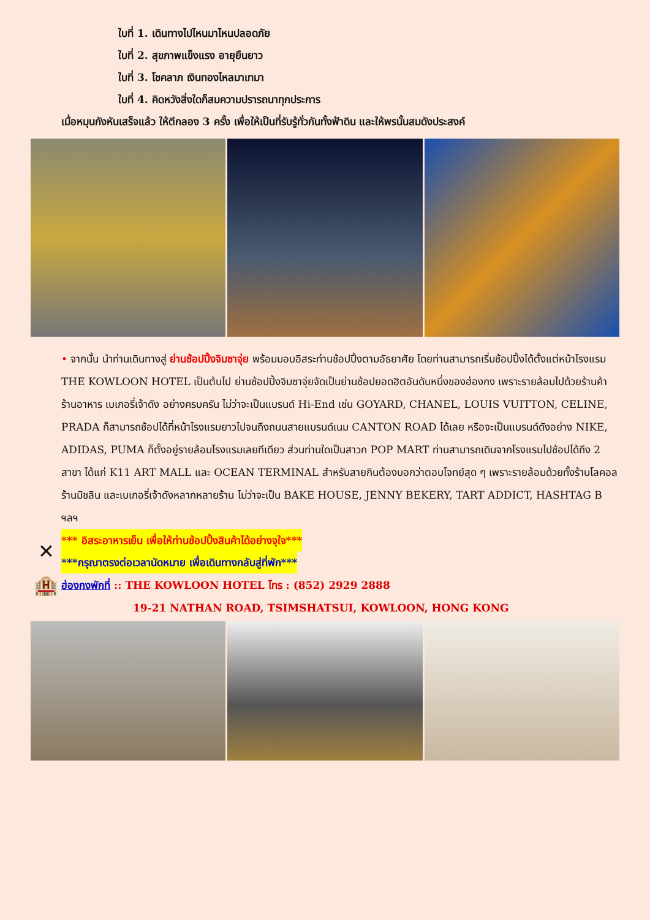ใบที่ 1. เดินทางไปไหนมาไหนปลอดภัย
ใบที่ 2. สุขภาพแข็งแรง อายุยืนยาว
ใบที่ 3. โชคลาภ เงินทองไหลมาเทมา
ใบที่ 4. คิดหวังสิ่งใดก็สมความปรารถนาทุกประการ
เมื่อหมุนกังหันเสร็จแล้ว ให้ตีกลอง 3 ครั้ง เพื่อให้เป็นที่รับรู้ทั่วกันทั้งฟ้าดิน และให้พรนั้นสมดังประสงค์
• จากนั้น นำท่านเดินทางสู่ ย่านช้อปปิ้งจิมซาจุ่ย พร้อมมอบอิสระท่านช้อปปิ้งตามอัธยาศัย โดยท่านสามารถเริ่มช้อปปิ้งได้ตั้งแต่หน้าโรงแรม THE KOWLOON HOTEL เป็นต้นไป ย่านช้อปปิ้งจิมซาจุ่ยจัดเป็นย่านช้อปยอดฮิตอันดับหนึ่งของฮ่องกง เพราะรายล้อมไปด้วยร้านค้า ร้านอาหาร เบเกอรี่เจ้าดัง อย่างครบครัน ไม่ว่าจะเป็นแบรนด์ Hi-End เช่น GOYARD, CHANEL, LOUIS VUITTON, CELINE, PRADA ก็สามารถช้อปได้ที่หน้าโรงแรมยาวไปจนถึงถนนสายแบรนด์เนม CANTON ROAD ได้เลย หรือจะเป็นแบรนด์ดังอย่าง NIKE, ADIDAS, PUMA ก็ตั้งอยู่รายล้อมโรงแรมเลยทีเดียว ส่วนท่านใดเป็นสาวก POP MART ท่านสามารถเดินจากโรงแรมไปช้อปได้ถึง 2 สาขา ได้แก่ K11 ART MALL และ OCEAN TERMINAL สำหรับสายกินต้องบอกว่าตอบโจทย์สุด ๆ เพราะรายล้อมด้วยทั้งร้านโลคอล ร้านมิชลิน และเบเกอรี่เจ้าดังหลากหลายร้าน ไม่ว่าจะเป็น BAKE HOUSE, JENNY BEKERY, TART ADDICT, HASHTAG B ฯลฯ
✕
*** อิสระอาหารเย็น เพื่อให้ท่านช้อปปิ้งสินค้าได้อย่างจุใจ***
***กรุณาตรงต่อเวลานัดหมาย เพื่อเดินทางกลับสู่ที่พัก***
🏨
ฮ่องกงพักที่ :: THE KOWLOON HOTEL โทร : (852) 2929 2888
19-21 NATHAN ROAD, TSIMSHATSUI, KOWLOON, HONG KONG